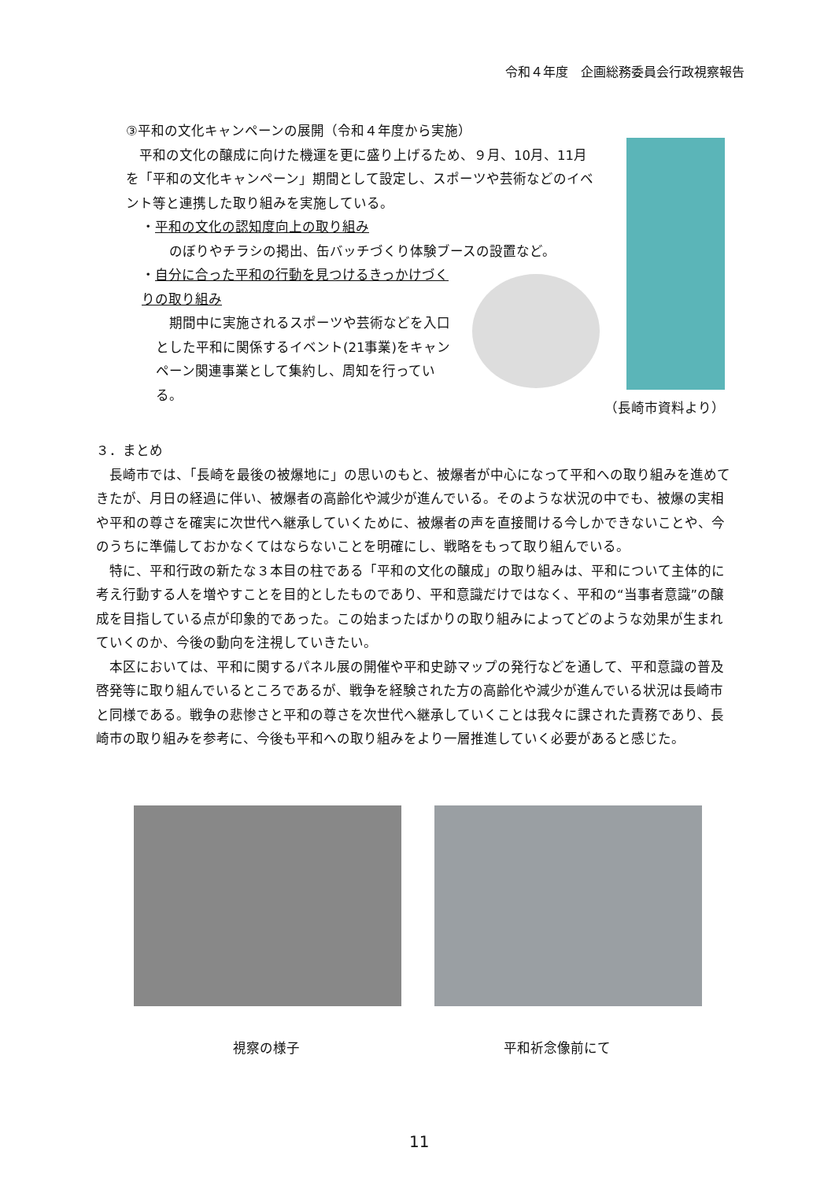令和４年度　企画総務委員会行政視察報告
③平和の文化キャンペーンの展開（令和４年度から実施）
　平和の文化の醸成に向けた機運を更に盛り上げるため、９月、10月、11月を「平和の文化キャンペーン」期間として設定し、スポーツや芸術などのイベント等と連携した取り組みを実施している。
・平和の文化の認知度向上の取り組み
のぼりやチラシの掲出、缶バッチづくり体験ブースの設置など。
・自分に合った平和の行動を見つけるきっかけづくりの取り組み
　期間中に実施されるスポーツや芸術などを入口とした平和に関係するイベント(21事業)をキャンペーン関連事業として集約し、周知を行っている。
（長崎市資料より）
３．まとめ
　長崎市では、「長崎を最後の被爆地に」の思いのもと、被爆者が中心になって平和への取り組みを進めてきたが、月日の経過に伴い、被爆者の高齢化や減少が進んでいる。そのような状況の中でも、被爆の実相や平和の尊さを確実に次世代へ継承していくために、被爆者の声を直接聞ける今しかできないことや、今のうちに準備しておかなくてはならないことを明確にし、戦略をもって取り組んでいる。
　特に、平和行政の新たな３本目の柱である「平和の文化の醸成」の取り組みは、平和について主体的に考え行動する人を増やすことを目的としたものであり、平和意識だけではなく、平和の“当事者意識”の醸成を目指している点が印象的であった。この始まったばかりの取り組みによってどのような効果が生まれていくのか、今後の動向を注視していきたい。
　本区においては、平和に関するパネル展の開催や平和史跡マップの発行などを通して、平和意識の普及啓発等に取り組んでいるところであるが、戦争を経験された方の高齢化や減少が進んでいる状況は長崎市と同様である。戦争の悲惨さと平和の尊さを次世代へ継承していくことは我々に課された責務であり、長崎市の取り組みを参考に、今後も平和への取り組みをより一層推進していく必要があると感じた。
視察の様子 平和祈念像前にて
11